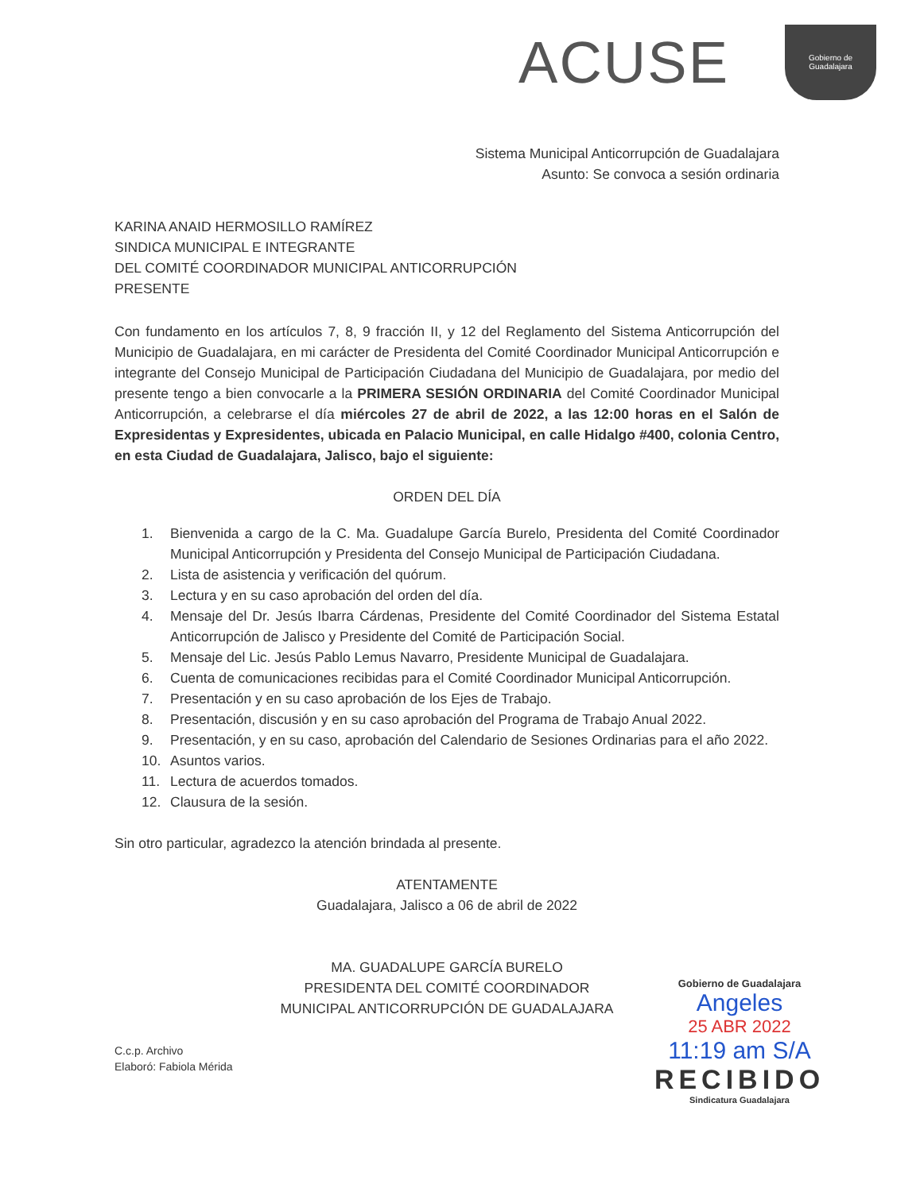ACUSE
Gobierno de
Guadalajara
Sistema Municipal Anticorrupción de Guadalajara
Asunto: Se convoca a sesión ordinaria
KARINA ANAID HERMOSILLO RAMÍREZ
SINDICA MUNICIPAL E INTEGRANTE
DEL COMITÉ COORDINADOR MUNICIPAL ANTICORRUPCIÓN
PRESENTE
Con fundamento en los artículos 7, 8, 9 fracción II, y 12 del Reglamento del Sistema Anticorrupción del Municipio de Guadalajara, en mi carácter de Presidenta del Comité Coordinador Municipal Anticorrupción e integrante del Consejo Municipal de Participación Ciudadana del Municipio de Guadalajara, por medio del presente tengo a bien convocarle a la PRIMERA SESIÓN ORDINARIA del Comité Coordinador Municipal Anticorrupción, a celebrarse el día miércoles 27 de abril de 2022, a las 12:00 horas en el Salón de Expresidentas y Expresidentes, ubicada en Palacio Municipal, en calle Hidalgo #400, colonia Centro, en esta Ciudad de Guadalajara, Jalisco, bajo el siguiente:
ORDEN DEL DÍA
1. Bienvenida a cargo de la C. Ma. Guadalupe García Burelo, Presidenta del Comité Coordinador Municipal Anticorrupción y Presidenta del Consejo Municipal de Participación Ciudadana.
2. Lista de asistencia y verificación del quórum.
3. Lectura y en su caso aprobación del orden del día.
4. Mensaje del Dr. Jesús Ibarra Cárdenas, Presidente del Comité Coordinador del Sistema Estatal Anticorrupción de Jalisco y Presidente del Comité de Participación Social.
5. Mensaje del Lic. Jesús Pablo Lemus Navarro, Presidente Municipal de Guadalajara.
6. Cuenta de comunicaciones recibidas para el Comité Coordinador Municipal Anticorrupción.
7. Presentación y en su caso aprobación de los Ejes de Trabajo.
8. Presentación, discusión y en su caso aprobación del Programa de Trabajo Anual 2022.
9. Presentación, y en su caso, aprobación del Calendario de Sesiones Ordinarias para el año 2022.
10. Asuntos varios.
11. Lectura de acuerdos tomados.
12. Clausura de la sesión.
Sin otro particular, agradezco la atención brindada al presente.
ATENTAMENTE
Guadalajara, Jalisco a 06 de abril de 2022
MA. GUADALUPE GARCÍA BURELO
PRESIDENTA DEL COMITÉ COORDINADOR
MUNICIPAL ANTICORRUPCIÓN DE GUADALAJARA
C.c.p. Archivo
Elaboró: Fabiola Mérida
Gobierno de Guadalajara
Angeles
25 ABR 2022
11:19 am S/A
RECIBIDO
Sindicatura Guadalajara